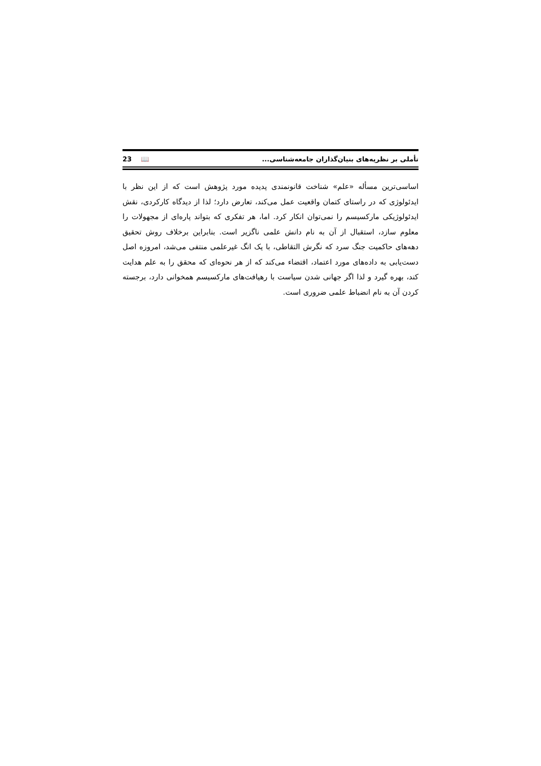تأملی بر نظریه‌های بنیان‌گذاران جامعه‌شناسی... 23 📖
اساسی‌ترین مسأله «علم» شناخت قانونمندی پدیده مورد پژوهش است که از این نظر با ایدئولوژی که در راستای کتمان واقعیت عمل می‌کند، تعارض دارد؛ لذا از دیدگاه کارکردی، نقش ایدئولوژیکی مارکسیسم را نمی‌توان انکار کرد. اما، هر تفکری که بتواند پاره‌ای از مجهولات را معلوم سازد، استقبال از آن به نام دانش علمی ناگزیر است. بنابراین برخلاف روش تحقیق دهه‌های حاکمیت جنگ سرد که نگرش التقاطی، با یک انگ غیرعلمی منتفی می‌شد، امروزه اصل دست‌یابی به داده‌های مورد اعتماد، اقتضاء می‌کند که از هر نحوه‌ای که محقق را به علم هدایت کند، بهره گیرد و لذا اگر جهانی شدن سیاست با رهیافت‌های مارکسیسم همخوانی دارد، برجسته کردن آن به نام انضباط علمی ضروری است.